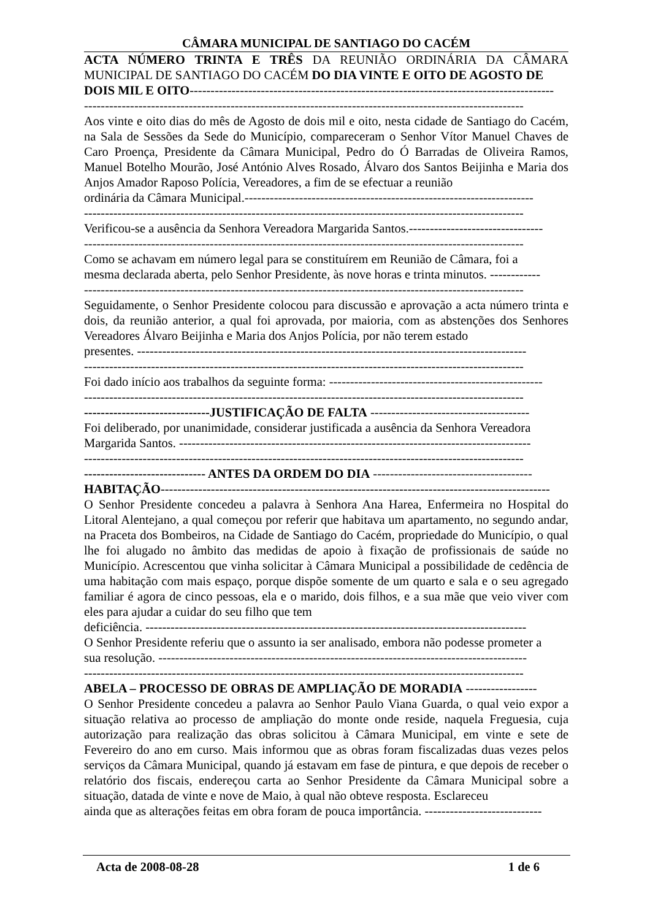CÂMARA MUNICIPAL DE SANTIAGO DO CACÉM
ACTA NÚMERO TRINTA E TRÊS DA REUNIÃO ORDINÁRIA DA CÂMARA MUNICIPAL DE SANTIAGO DO CACÉM DO DIA VINTE E OITO DE AGOSTO DE
DOIS MIL E OITO---------------------------------------------------------------------------------------
---------------------------------------------------------------------------------------------------------
Aos vinte e oito dias do mês de Agosto de dois mil e oito, nesta cidade de Santiago do Cacém, na Sala de Sessões da Sede do Município, compareceram o Senhor Vítor Manuel Chaves de Caro Proença, Presidente da Câmara Municipal, Pedro do Ó Barradas de Oliveira Ramos, Manuel Botelho Mourão, José António Alves Rosado, Álvaro dos Santos Beijinha e Maria dos Anjos Amador Raposo Polícia, Vereadores, a fim de se efectuar a reunião
ordinária da Câmara Municipal.---------------------------------------------------------------------
---------------------------------------------------------------------------------------------------------
Verificou-se a ausência da Senhora Vereadora Margarida Santos.--------------------------------
---------------------------------------------------------------------------------------------------------
Como se achavam em número legal para se constituírem em Reunião de Câmara, foi a
mesma declarada aberta, pelo Senhor Presidente, às nove horas e trinta minutos. ------------
---------------------------------------------------------------------------------------------------------
Seguidamente, o Senhor Presidente colocou para discussão e aprovação a acta número trinta e dois, da reunião anterior, a qual foi aprovada, por maioria, com as abstenções dos Senhores Vereadores Álvaro Beijinha e Maria dos Anjos Polícia, por não terem estado
presentes. ---------------------------------------------------------------------------------------------
---------------------------------------------------------------------------------------------------------
Foi dado início aos trabalhos da seguinte forma: ---------------------------------------------------
---------------------------------------------------------------------------------------------------------
------------------------------JUSTIFICAÇÃO DE FALTA --------------------------------------
Foi deliberado, por unanimidade, considerar justificada a ausência da Senhora Vereadora
Margarida Santos. ------------------------------------------------------------------------------------
---------------------------------------------------------------------------------------------------------
----------------------------- ANTES DA ORDEM DO DIA --------------------------------------
HABITAÇÃO---------------------------------------------------------------------------------------------
O Senhor Presidente concedeu a palavra à Senhora Ana Harea, Enfermeira no Hospital do Litoral Alentejano, a qual começou por referir que habitava um apartamento, no segundo andar, na Praceta dos Bombeiros, na Cidade de Santiago do Cacém, propriedade do Município, o qual lhe foi alugado no âmbito das medidas de apoio à fixação de profissionais de saúde no Município. Acrescentou que vinha solicitar à Câmara Municipal a possibilidade de cedência de uma habitação com mais espaço, porque dispõe somente de um quarto e sala e o seu agregado familiar é agora de cinco pessoas, ela e o marido, dois filhos, e a sua mãe que veio viver com eles para ajudar a cuidar do seu filho que tem
deficiência. -------------------------------------------------------------------------------------------
O Senhor Presidente referiu que o assunto ia ser analisado, embora não podesse prometer a
sua resolução. ----------------------------------------------------------------------------------------
---------------------------------------------------------------------------------------------------------
ABELA – PROCESSO DE OBRAS DE AMPLIAÇÃO DE MORADIA -----------------
O Senhor Presidente concedeu a palavra ao Senhor Paulo Viana Guarda, o qual veio expor a situação relativa ao processo de ampliação do monte onde reside, naquela Freguesia, cuja autorização para realização das obras solicitou à Câmara Municipal, em vinte e sete de Fevereiro do ano em curso. Mais informou que as obras foram fiscalizadas duas vezes pelos serviços da Câmara Municipal, quando já estavam em fase de pintura, e que depois de receber o relatório dos fiscais, endereçou carta ao Senhor Presidente da Câmara Municipal sobre a situação, datada de vinte e nove de Maio, à qual não obteve resposta. Esclareceu
ainda que as alterações feitas em obra foram de pouca importância. ----------------------------
Acta de 2008-08-28 1 de 6